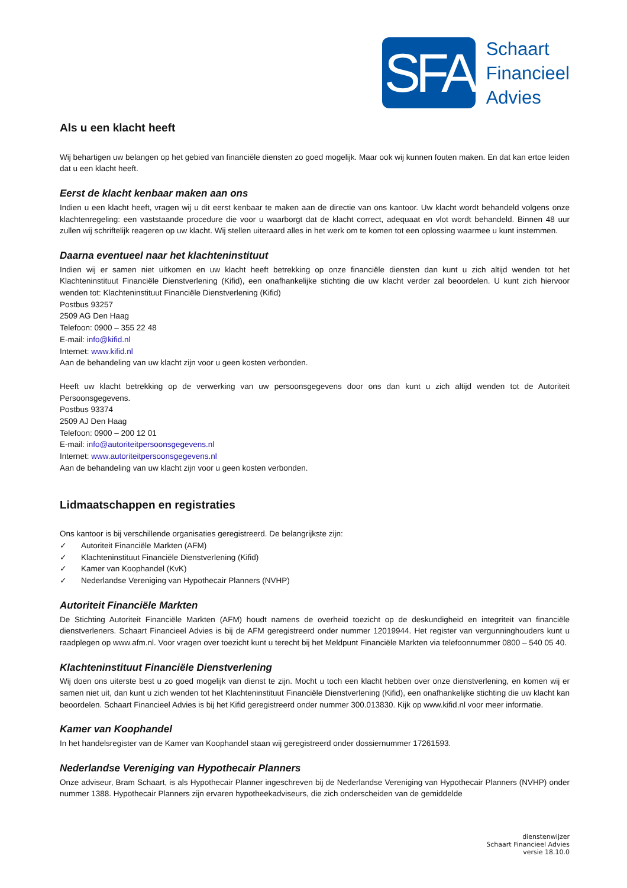SFA
Schaart
Financieel
Advies
Als u een klacht heeft
Wij behartigen uw belangen op het gebied van financiële diensten zo goed mogelijk. Maar ook wij kunnen fouten maken. En dat kan ertoe leiden dat u een klacht heeft.
Eerst de klacht kenbaar maken aan ons
Indien u een klacht heeft, vragen wij u dit eerst kenbaar te maken aan de directie van ons kantoor. Uw klacht wordt behandeld volgens onze klachtenregeling: een vaststaande procedure die voor u waarborgt dat de klacht correct, adequaat en vlot wordt behandeld. Binnen 48 uur zullen wij schriftelijk reageren op uw klacht. Wij stellen uiteraard alles in het werk om te komen tot een oplossing waarmee u kunt instemmen.
Daarna eventueel naar het klachteninstituut
Indien wij er samen niet uitkomen en uw klacht heeft betrekking op onze financiële diensten dan kunt u zich altijd wenden tot het Klachteninstituut Financiële Dienstverlening (Kifid), een onafhankelijke stichting die uw klacht verder zal beoordelen. U kunt zich hiervoor wenden tot: Klachteninstituut Financiële Dienstverlening (Kifid)
Postbus 93257
2509 AG Den Haag
Telefoon: 0900 – 355 22 48
E-mail: info@kifid.nl
Internet: www.kifid.nl
Aan de behandeling van uw klacht zijn voor u geen kosten verbonden.
Heeft uw klacht betrekking op de verwerking van uw persoonsgegevens door ons dan kunt u zich altijd wenden tot de Autoriteit Persoonsgegevens.
Postbus 93374
2509 AJ Den Haag
Telefoon: 0900 – 200 12 01
E-mail: info@autoriteitpersoonsgegevens.nl
Internet: www.autoriteitpersoonsgegevens.nl
Aan de behandeling van uw klacht zijn voor u geen kosten verbonden.
Lidmaatschappen en registraties
Ons kantoor is bij verschillende organisaties geregistreerd. De belangrijkste zijn:
✓ Autoriteit Financiële Markten (AFM)
✓ Klachteninstituut Financiële Dienstverlening (Kifid)
✓ Kamer van Koophandel (KvK)
✓ Nederlandse Vereniging van Hypothecair Planners (NVHP)
Autoriteit Financiële Markten
De Stichting Autoriteit Financiële Markten (AFM) houdt namens de overheid toezicht op de deskundigheid en integriteit van financiële dienstverleners. Schaart Financieel Advies is bij de AFM geregistreerd onder nummer 12019944. Het register van vergunninghouders kunt u raadplegen op www.afm.nl. Voor vragen over toezicht kunt u terecht bij het Meldpunt Financiële Markten via telefoonnummer 0800 – 540 05 40.
Klachteninstituut Financiële Dienstverlening
Wij doen ons uiterste best u zo goed mogelijk van dienst te zijn. Mocht u toch een klacht hebben over onze dienstverlening, en komen wij er samen niet uit, dan kunt u zich wenden tot het Klachteninstituut Financiële Dienstverlening (Kifid), een onafhankelijke stichting die uw klacht kan beoordelen. Schaart Financieel Advies is bij het Kifid geregistreerd onder nummer 300.013830. Kijk op www.kifid.nl voor meer informatie.
Kamer van Koophandel
In het handelsregister van de Kamer van Koophandel staan wij geregistreerd onder dossiernummer 17261593.
Nederlandse Vereniging van Hypothecair Planners
Onze adviseur, Bram Schaart, is als Hypothecair Planner ingeschreven bij de Nederlandse Vereniging van Hypothecair Planners (NVHP) onder nummer 1388. Hypothecair Planners zijn ervaren hypotheekadviseurs, die zich onderscheiden van de gemiddelde
dienstenwijzer
Schaart Financieel Advies
versie 18.10.0